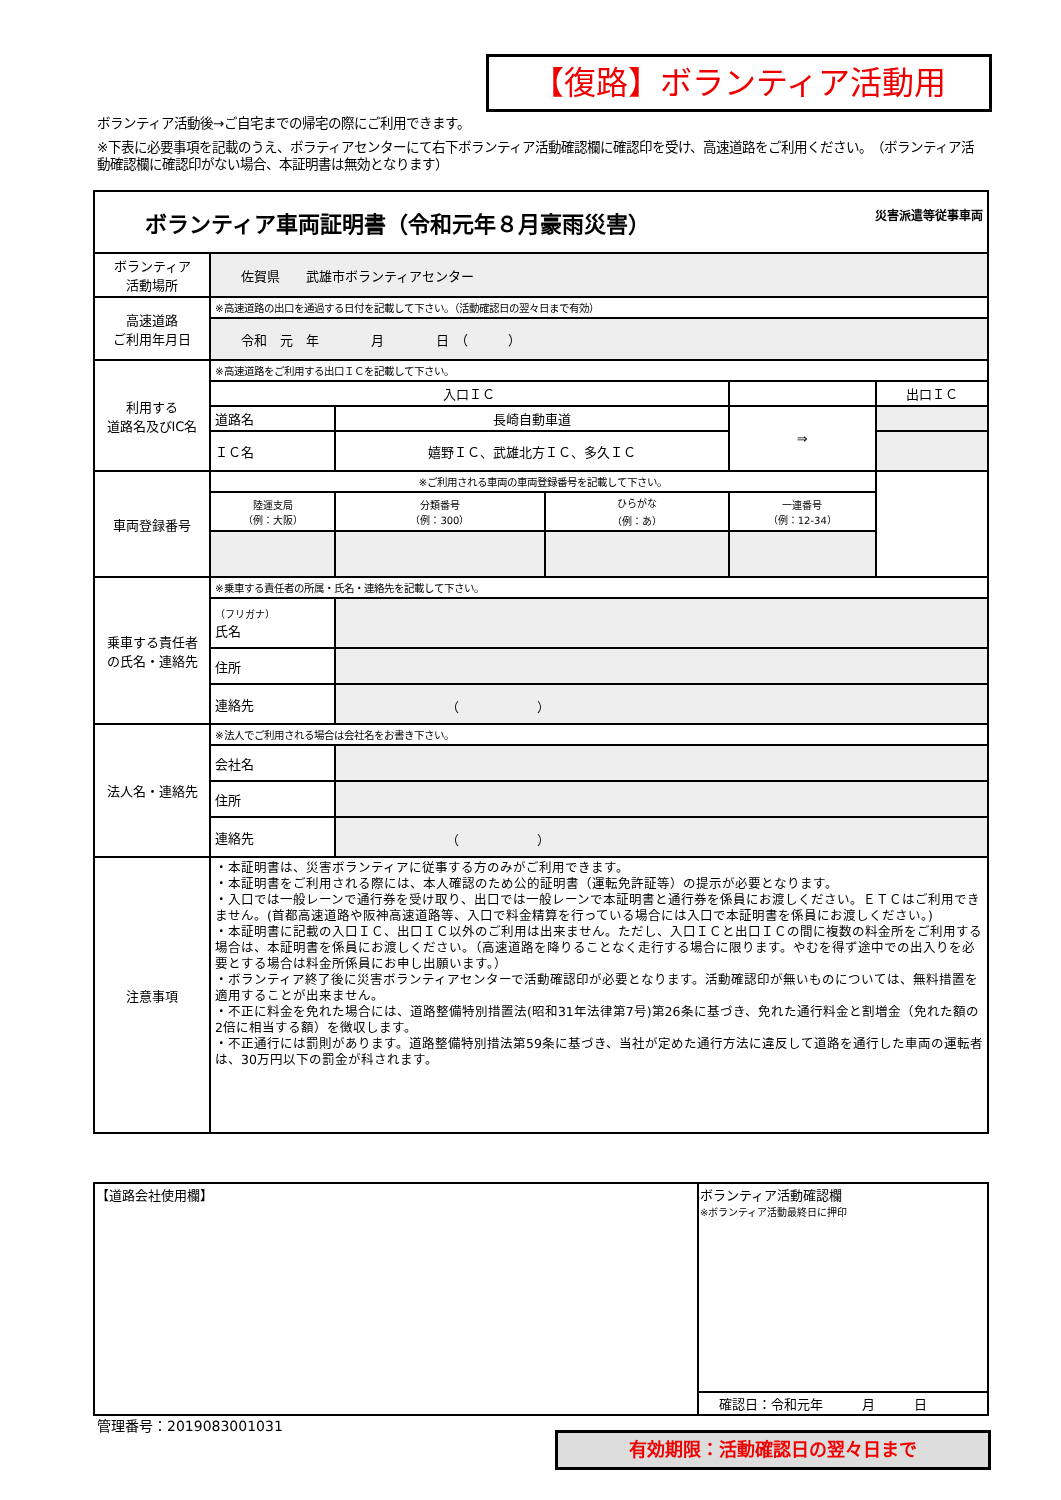【復路】ボランティア活動用
ボランティア活動後→ご自宅までの帰宅の際にご利用できます。
※下表に必要事項を記載のうえ、ボラティアセンターにて右下ボランティア活動確認欄に確認印を受け、高速道路をご利用ください。　（ボランティア活動確認欄に確認印がない場合、本証明書は無効となります）
| 災害派遣等従事車両 ボランティア車両証明書（令和元年８月豪雨災害） | | | | | | |
| ボランティア 活動場所 | 佐賀県 武雄市ボランティアセンター | | | | | |
| 高速道路 ご利用年月日 | ※高速道路の出口を通過する日付を記載して下さい。（活動確認日の翌々日まで有効） | | | | | |
| | 令和 元 年 月 日 （ ） | | | | | |
| 利用する 道路名及びIC名 | ※高速道路をご利用する出口ＩＣを記載して下さい。 | | | | | |
| | 入口ＩＣ | | | | | 出口ＩＣ |
| | 道路名 | 長崎自動車道 | | | ⇒ | |
| | ＩＣ名 | 嬉野ＩＣ、武雄北方ＩＣ、多久ＩＣ | | | | |
| 車両登録番号 | ※ご利用される車両の車両登録番号を記載して下さい。 | | | | | |
| | 陸運支局 （例：大阪） | 分類番号 （例：300） | ひらがな （例：あ） | 一連番号 （例：12-34） | | |
| 乗車する責任者 の氏名・連絡先 | ※乗車する責任者の所属・氏名・連絡先を記載して下さい。 | | | | | |
| | （フリガナ） 氏名 | | | | | |
| | 住所 | | | | | |
| | 連絡先 | （ ） | | | | |
| 法人名・連絡先 | ※法人でご利用される場合は会社名をお書き下さい。 | | | | | |
| | 会社名 | | | | | |
| | 住所 | | | | | |
| | 連絡先 | （ ） | | | | |
| 注意事項 | ・本証明書は、災害ボランティアに従事する方のみがご利用できます。 ・本証明書をご利用される際には、本人確認のため公的証明書（運転免許証等）の提示が必要となります。 ・入口では一般レーンで通行券を受け取り、出口では一般レーンで本証明書と通行券を係員にお渡しください。ＥＴＣはご利用できません。(首都高速道路や阪神高速道路等、入口で料金精算を行っている場合には入口で本証明書を係員にお渡しください。) ・本証明書に記載の入口ＩＣ、出口ＩＣ以外のご利用は出来ません。ただし、入口ＩＣと出口ＩＣの間に複数の料金所をご利用する場合は、本証明書を係員にお渡しください。（高速道路を降りることなく走行する場合に限ります。やむを得ず途中での出入りを必要とする場合は料金所係員にお申し出願います。） ・ボランティア終了後に災害ボランティアセンターで活動確認印が必要となります。活動確認印が無いものについては、無料措置を適用することが出来ません。 ・不正に料金を免れた場合には、道路整備特別措置法(昭和31年法律第7号)第26条に基づき、免れた通行料金と割増金（免れた額の2倍に相当する額）を徴収します。 ・不正通行には罰則があります。道路整備特別措法第59条に基づき、当社が定めた通行方法に違反して道路を通行した車両の運転者は、30万円以下の罰金が科されます。 | | | | | |
| 【道路会社使用欄】 | ボランティア活動確認欄 ※ボランティア活動最終日に押印 |
| | 確認日：令和元年 月 日 |
管理番号：2019083001031
有効期限：活動確認日の翌々日まで